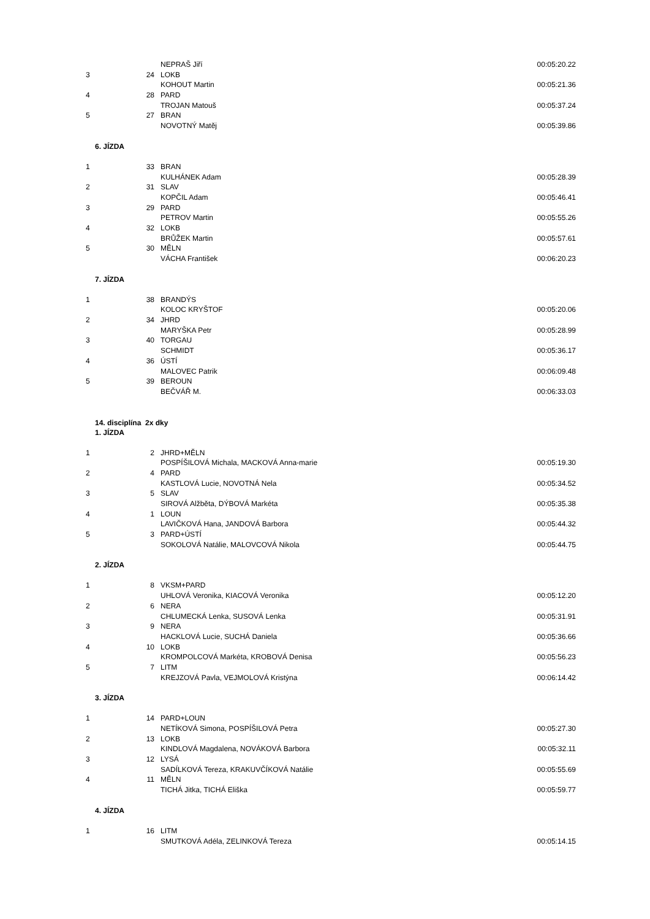| | | NEPRAŠ Jiří | 00:05:20.22 |
| 3 | 24 | LOKB | |
| | | KOHOUT Martin | 00:05:21.36 |
| 4 | 28 | PARD | |
| | | TROJAN Matouš | 00:05:37.24 |
| 5 | 27 | BRAN | |
| | | NOVOTNÝ Matěj | 00:05:39.86 |
| 6. JÍZDA | | | |
| 1 | 33 | BRAN | |
| | | KULHÁNEK Adam | 00:05:28.39 |
| 2 | 31 | SLAV | |
| | | KOPČIL Adam | 00:05:46.41 |
| 3 | 29 | PARD | |
| | | PETROV Martin | 00:05:55.26 |
| 4 | 32 | LOKB | |
| | | BRŮŽEK Martin | 00:05:57.61 |
| 5 | 30 | MĚLN | |
| | | VÁCHA František | 00:06:20.23 |
| 7. JÍZDA | | | |
| 1 | 38 | BRANDÝS | |
| | | KOLOC KRYŠTOF | 00:05:20.06 |
| 2 | 34 | JHRD | |
| | | MARYŠKA Petr | 00:05:28.99 |
| 3 | 40 | TORGAU | |
| | | SCHMIDT | 00:05:36.17 |
| 4 | 36 | ÚSTÍ | |
| | | MALOVEC Patrik | 00:06:09.48 |
| 5 | 39 | BEROUN | |
| | | BEČVÁŘ M. | 00:06:33.03 |
| 14. disciplína 2x dky | | | |
| 1. JÍZDA | | | |
| 1 | 2 | JHRD+MĚLN | |
| | | POSPÍŠILOVÁ Michala, MACKOVÁ Anna-marie | 00:05:19.30 |
| 2 | 4 | PARD | |
| | | KASTLOVÁ Lucie, NOVOTNÁ Nela | 00:05:34.52 |
| 3 | 5 | SLAV | |
| | | SIROVÁ Alžběta, DÝBOVÁ Markéta | 00:05:35.38 |
| 4 | 1 | LOUN | |
| | | LAVIČKOVÁ Hana, JANDOVÁ Barbora | 00:05:44.32 |
| 5 | 3 | PARD+ÚSTÍ | |
| | | SOKOLOVÁ Natálie, MALOVCOVÁ Nikola | 00:05:44.75 |
| 2. JÍZDA | | | |
| 1 | 8 | VKSM+PARD | |
| | | UHLOVÁ Veronika, KIACOVÁ Veronika | 00:05:12.20 |
| 2 | 6 | NERA | |
| | | CHLUMECKÁ Lenka, SUSOVÁ Lenka | 00:05:31.91 |
| 3 | 9 | NERA | |
| | | HACKLOVÁ Lucie, SUCHÁ Daniela | 00:05:36.66 |
| 4 | 10 | LOKB | |
| | | KROMPOLCOVÁ Markéta, KROBOVÁ Denisa | 00:05:56.23 |
| 5 | 7 | LITM | |
| | | KREJZOVÁ Pavla, VEJMOLOVÁ Kristýna | 00:06:14.42 |
| 3. JÍZDA | | | |
| 1 | 14 | PARD+LOUN | |
| | | NETÍKOVÁ Simona, POSPÍŠILOVÁ Petra | 00:05:27.30 |
| 2 | 13 | LOKB | |
| | | KINDLOVÁ Magdalena, NOVÁKOVÁ Barbora | 00:05:32.11 |
| 3 | 12 | LYSÁ | |
| | | SADÍLKOVÁ Tereza, KRAKUVČÍKOVÁ Natálie | 00:05:55.69 |
| 4 | 11 | MĚLN | |
| | | TICHÁ Jitka, TICHÁ Eliška | 00:05:59.77 |
| 4. JÍZDA | | | |
| 1 | 16 | LITM | |
| | | SMUTKOVÁ Adéla, ZELINKOVÁ Tereza | 00:05:14.15 |